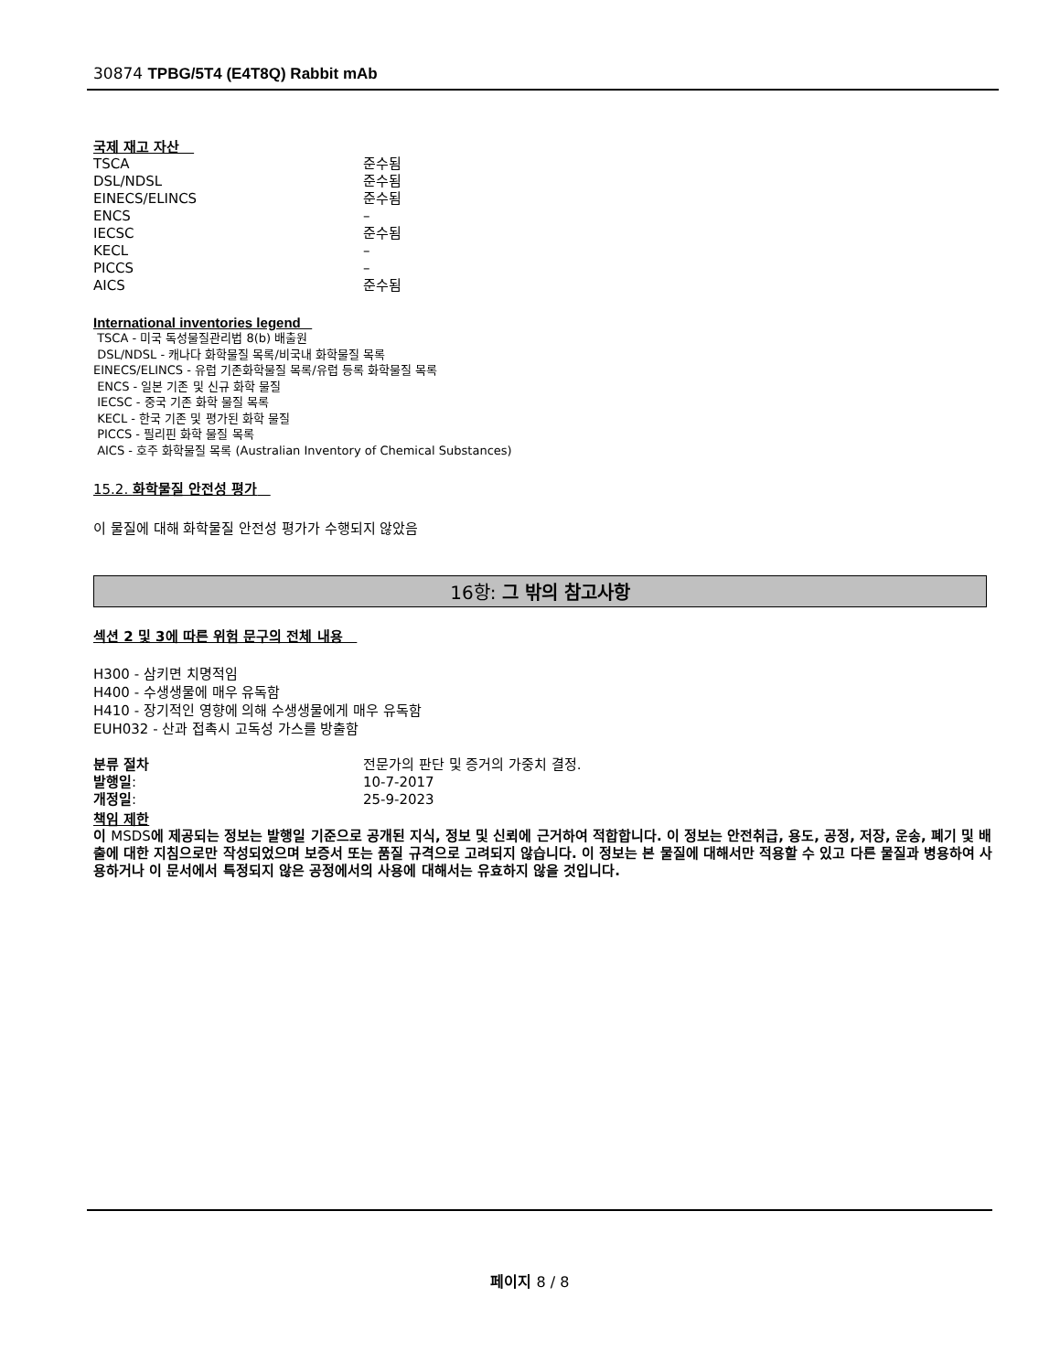30874 TPBG/5T4 (E4T8Q) Rabbit mAb
국제 재고 자산
| TSCA | 준수됨 |
| DSL/NDSL | 준수됨 |
| EINECS/ELINCS | 준수됨 |
| ENCS | – |
| IECSC | 준수됨 |
| KECL | – |
| PICCS | – |
| AICS | 준수됨 |
International inventories legend
TSCA - 미국 독성물질관리법 8(b) 배출원
DSL/NDSL - 캐나다 화학물질 목록/비국내 화학물질 목록
EINECS/ELINCS - 유럽 기존화학물질 목록/유럽 등록 화학물질 목록
ENCS - 일본 기존 및 신규 화학 물질
IECSC - 중국 기존 화학 물질 목록
KECL - 한국 기존 및 평가된 화학 물질
PICCS - 필리핀 화학 물질 목록
AICS - 호주 화학물질 목록 (Australian Inventory of Chemical Substances)
15.2. 화학물질 안전성 평가
이 물질에 대해 화학물질 안전성 평가가 수행되지 않았음
16항: 그 밖의 참고사항
섹션 2 및 3에 따른 위험 문구의 전체 내용
H300 - 삼키면 치명적임
H400 - 수생생물에 매우 유독함
H410 - 장기적인 영향에 의해 수생생물에게 매우 유독함
EUH032 - 산과 접촉시 고독성 가스를 방출함
| 분류 절차 | 전문가의 판단 및 증거의 가중치 결정. |
| 발행일 : | 10-7-2017 |
| 개정일 : | 25-9-2023 |
책임 제한
이 MSDS에 제공되는 정보는 발행일 기준으로 공개된 지식, 정보 및 신뢰에 근거하여 적합합니다. 이 정보는 안전취급, 용도, 공정, 저장, 운송, 폐기 및 배출에 대한 지침으로만 작성되었으며 보증서 또는 품질 규격으로 고려되지 않습니다. 이 정보는 본 물질에 대해서만 적용할 수 있고 다른 물질과 병용하여 사용하거나 이 문서에서 특정되지 않은 공정에서의 사용에 대해서는 유효하지 않을 것입니다.
페이지 8 / 8